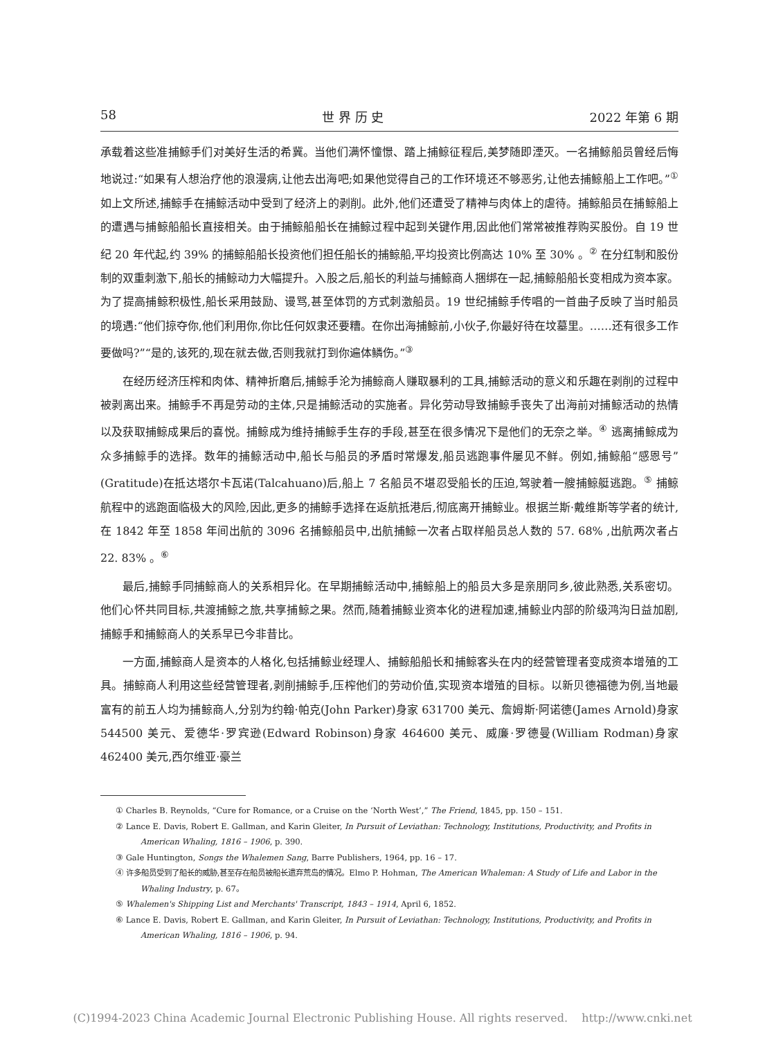58 世 界 历 史 2022 年第 6 期
承载着这些准捕鲸手们对美好生活的希冀。当他们满怀憧憬、踏上捕鲸征程后,美梦随即湮灭。一名捕鲸船员曾经后悔地说过:“如果有人想治疗他的浪漫病,让他去出海吧;如果他觉得自己的工作环境还不够恶劣,让他去捕鲸船上工作吧。”<sup>①</sup>如上文所述,捕鲸手在捕鲸活动中受到了经济上的剥削。此外,他们还遭受了精神与肉体上的虐待。捕鲸船员在捕鲸船上的遭遇与捕鲸船船长直接相关。由于捕鲸船船长在捕鲸过程中起到关键作用,因此他们常常被推荐购买股份。自 19 世纪 20 年代起,约 39% 的捕鲸船船长投资他们担任船长的捕鲸船,平均投资比例高达 10% 至 30% 。<sup>②</sup> 在分红制和股份制的双重刺激下,船长的捕鲸动力大幅提升。入股之后,船长的利益与捕鲸商人捆绑在一起,捕鲸船船长变相成为资本家。为了提高捕鲸积极性,船长采用鼓励、谩骂,甚至体罚的方式刺激船员。19 世纪捕鲸手传唱的一首曲子反映了当时船员的境遇:“他们掠夺你,他们利用你,你比任何奴隶还要糟。在你出海捕鲸前,小伙子,你最好待在坟墓里。……还有很多工作要做吗?”“是的,该死的,现在就去做,否则我就打到你遍体鳞伤。”<sup>③</sup>
在经历经济压榨和肉体、精神折磨后,捕鲸手沦为捕鲸商人赚取暴利的工具,捕鲸活动的意义和乐趣在剥削的过程中被剥离出来。捕鲸手不再是劳动的主体,只是捕鲸活动的实施者。异化劳动导致捕鲸手丧失了出海前对捕鲸活动的热情以及获取捕鲸成果后的喜悦。捕鲸成为维持捕鲸手生存的手段,甚至在很多情况下是他们的无奈之举。<sup>④</sup> 逃离捕鲸成为众多捕鲸手的选择。数年的捕鲸活动中,船长与船员的矛盾时常爆发,船员逃跑事件屡见不鲜。例如,捕鲸船“感恩号”(Gratitude)在抵达塔尔卡瓦诺(Talcahuano)后,船上 7 名船员不堪忍受船长的压迫,驾驶着一艘捕鲸艇逃跑。<sup>⑤</sup> 捕鲸航程中的逃跑面临极大的风险,因此,更多的捕鲸手选择在返航抵港后,彻底离开捕鲸业。根据兰斯·戴维斯等学者的统计,在 1842 年至 1858 年间出航的 3096 名捕鲸船员中,出航捕鲸一次者占取样船员总人数的 57. 68% ,出航两次者占 22. 83% 。<sup>⑥</sup>
最后,捕鲸手同捕鲸商人的关系相异化。在早期捕鲸活动中,捕鲸船上的船员大多是亲朋同乡,彼此熟悉,关系密切。他们心怀共同目标,共渡捕鲸之旅,共享捕鲸之果。然而,随着捕鲸业资本化的进程加速,捕鲸业内部的阶级鸿沟日益加剧,捕鲸手和捕鲸商人的关系早已今非昔比。
一方面,捕鲸商人是资本的人格化,包括捕鲸业经理人、捕鲸船船长和捕鲸客头在内的经营管理者变成资本增殖的工具。捕鲸商人利用这些经营管理者,剥削捕鲸手,压榨他们的劳动价值,实现资本增殖的目标。以新贝德福德为例,当地最富有的前五人均为捕鲸商人,分别为约翰·帕克(John Parker)身家 631700 美元、詹姆斯·阿诺德(James Arnold)身家 544500 美元、爱德华·罗宾逊(Edward Robinson)身家 464600 美元、威廉·罗德曼(William Rodman)身家 462400 美元,西尔维亚·豪兰
① Charles B. Reynolds, “Cure for Romance, or a Cruise on the ‘North West’,” The Friend, 1845, pp. 150 – 151.
② Lance E. Davis, Robert E. Gallman, and Karin Gleiter, In Pursuit of Leviathan: Technology, Institutions, Productivity, and Profits in American Whaling, 1816 – 1906, p. 390.
③ Gale Huntington, Songs the Whalemen Sang, Barre Publishers, 1964, pp. 16 – 17.
④ 许多船员受到了船长的威胁,甚至存在船员被船长遗弃荒岛的情况。Elmo P. Hohman, The American Whaleman: A Study of Life and Labor in the Whaling Industry, p. 67。
⑤ Whalemen's Shipping List and Merchants' Transcript, 1843 – 1914, April 6, 1852.
⑥ Lance E. Davis, Robert E. Gallman, and Karin Gleiter, In Pursuit of Leviathan: Technology, Institutions, Productivity, and Profits in American Whaling, 1816 – 1906, p. 94.
(C)1994-2023 China Academic Journal Electronic Publishing House. All rights reserved. http://www.cnki.net